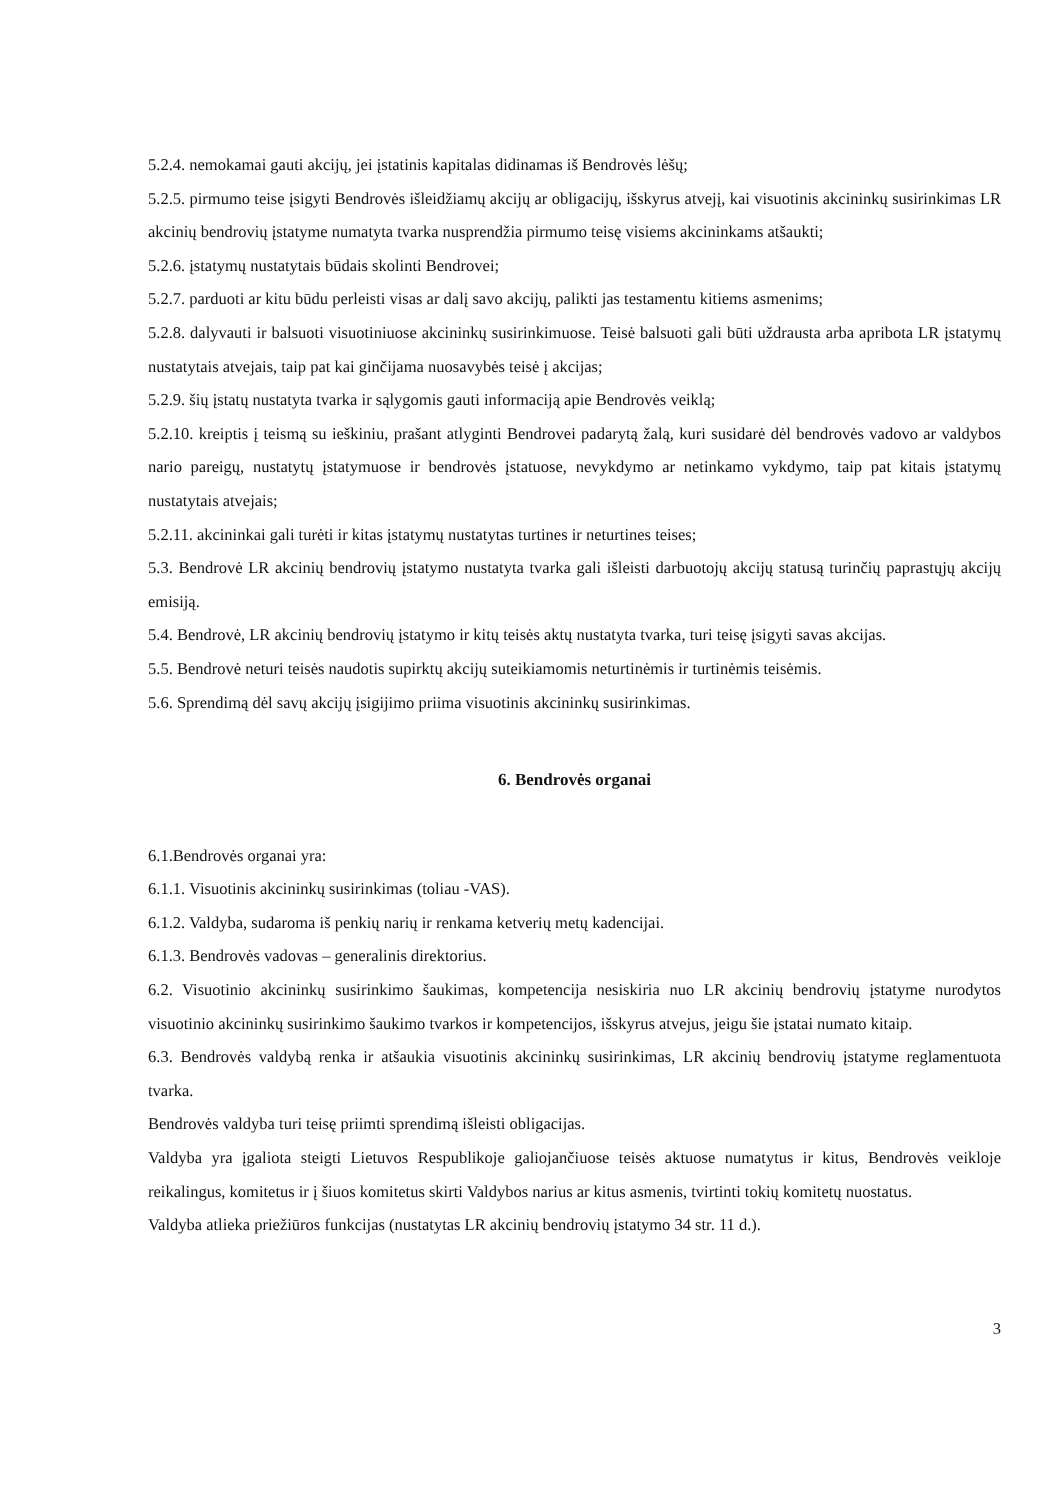5.2.4. nemokamai gauti akcijų, jei įstatinis kapitalas didinamas iš Bendrovės lėšų;
5.2.5. pirmumo teise įsigyti Bendrovės išleidžiamų akcijų ar obligacijų, išskyrus atvejį, kai visuotinis akcininkų susirinkimas LR akcinių bendrovių įstatyme numatyta tvarka nusprendžia pirmumo teisę visiems akcininkams atšaukti;
5.2.6. įstatymų nustatytais būdais skolinti Bendrovei;
5.2.7. parduoti ar kitu būdu perleisti visas ar dalį savo akcijų, palikti jas testamentu kitiems asmenims;
5.2.8. dalyvauti ir balsuoti visuotiniuose akcininkų susirinkimuose. Teisė balsuoti gali būti uždrausta arba apribota LR įstatymų nustatytais atvejais, taip pat kai ginčijama nuosavybės teisė į akcijas;
5.2.9. šių įstatų nustatyta tvarka ir sąlygomis gauti informaciją apie Bendrovės veiklą;
5.2.10. kreiptis į teismą su ieškiniu, prašant atlyginti Bendrovei padarytą žalą, kuri susidarė dėl bendrovės vadovo ar valdybos nario pareigų, nustatytų įstatymuose ir bendrovės įstatuose, nevykdymo ar netinkamo vykdymo, taip pat kitais įstatymų nustatytais atvejais;
5.2.11. akcininkai gali turėti ir kitas įstatymų nustatytas turtines ir neturtines teises;
5.3. Bendrovė LR akcinių bendrovių įstatymo nustatyta tvarka gali išleisti darbuotojų akcijų statusą turinčių paprastųjų akcijų emisiją.
5.4. Bendrovė, LR akcinių bendrovių įstatymo ir kitų teisės aktų nustatyta tvarka, turi teisę įsigyti savas akcijas.
5.5. Bendrovė neturi teisės naudotis supirktų akcijų suteikiamomis neturtinėmis ir turtinėmis teisėmis.
5.6. Sprendimą dėl savų akcijų įsigijimo priima visuotinis akcininkų susirinkimas.
6. Bendrovės organai
6.1.Bendrovės organai yra:
6.1.1. Visuotinis akcininkų susirinkimas (toliau -VAS).
6.1.2. Valdyba, sudaroma iš penkių narių ir renkama ketverių metų kadencijai.
6.1.3. Bendrovės vadovas – generalinis direktorius.
6.2. Visuotinio akcininkų susirinkimo šaukimas, kompetencija nesiskiria nuo LR akcinių bendrovių įstatyme nurodytos visuotinio akcininkų susirinkimo šaukimo tvarkos ir kompetencijos, išskyrus atvejus, jeigu šie įstatai numato kitaip.
6.3. Bendrovės valdybą renka ir atšaukia visuotinis akcininkų susirinkimas, LR akcinių bendrovių įstatyme reglamentuota tvarka.
Bendrovės valdyba turi teisę priimti sprendimą išleisti obligacijas.
Valdyba yra įgaliota steigti Lietuvos Respublikoje galiojančiuose teisės aktuose numatytus ir kitus, Bendrovės veikloje reikalingus, komitetus ir į šiuos komitetus skirti Valdybos narius ar kitus asmenis, tvirtinti tokių komitetų nuostatus.
Valdyba atlieka priežiūros funkcijas (nustatytas LR akcinių bendrovių įstatymo 34 str. 11 d.).
3